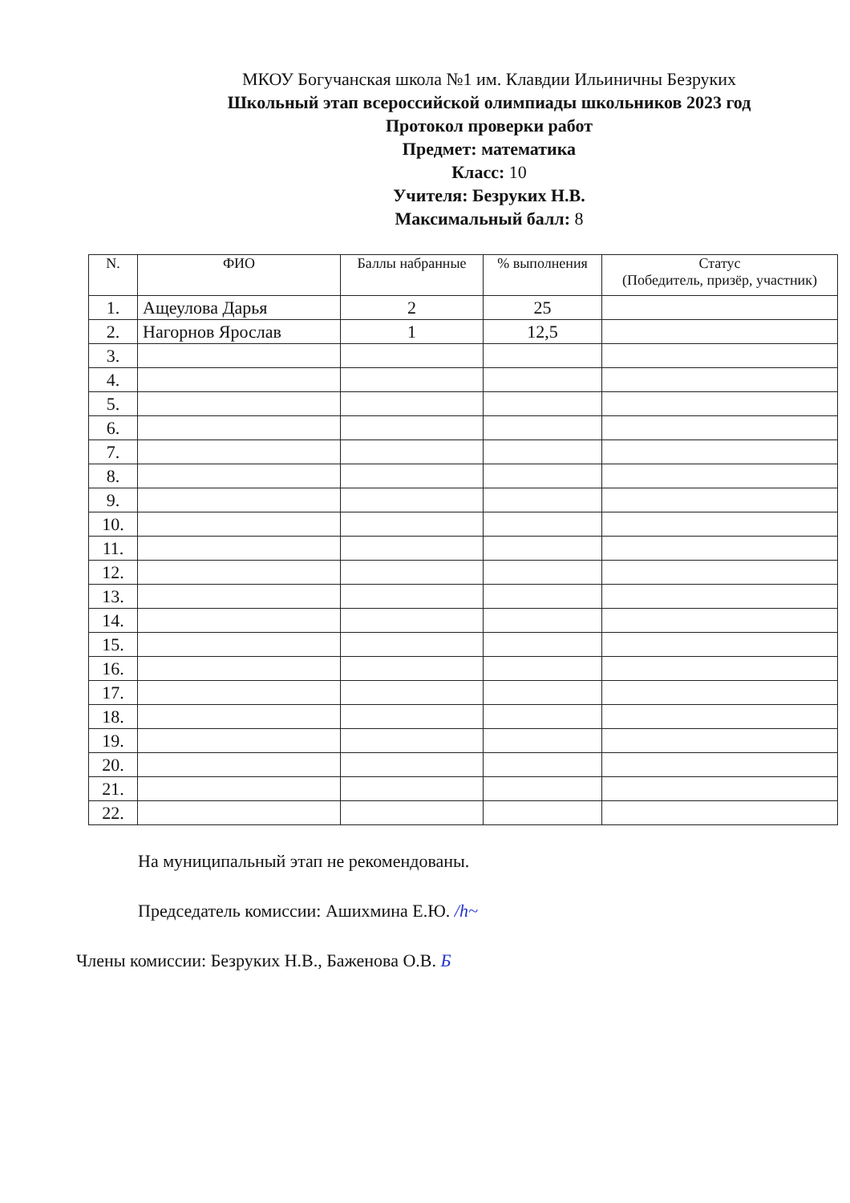МКОУ Богучанская школа №1 им. Клавдии Ильиничны Безруких
Школьный этап всероссийской олимпиады школьников 2023 год
Протокол проверки работ
Предмет: математика
Класс: 10
Учителя: Безруких Н.В.
Максимальный балл: 8
| N. | ФИО | Баллы набранные | % выполнения | Статус (Победитель, призёр, участник) |
| --- | --- | --- | --- | --- |
| 1. | Ащеулова Дарья | 2 | 25 | |
| 2. | Нагорнов Ярослав | 1 | 12,5 | |
| 3. | | | | |
| 4. | | | | |
| 5. | | | | |
| 6. | | | | |
| 7. | | | | |
| 8. | | | | |
| 9. | | | | |
| 10. | | | | |
| 11. | | | | |
| 12. | | | | |
| 13. | | | | |
| 14. | | | | |
| 15. | | | | |
| 16. | | | | |
| 17. | | | | |
| 18. | | | | |
| 19. | | | | |
| 20. | | | | |
| 21. | | | | |
| 22. | | | | |
На муниципальный этап не рекомендованы.
Председатель комиссии: Ашихмина Е.Ю. /h~
Члены комиссии: Безруких Н.В., Баженова О.В. Б